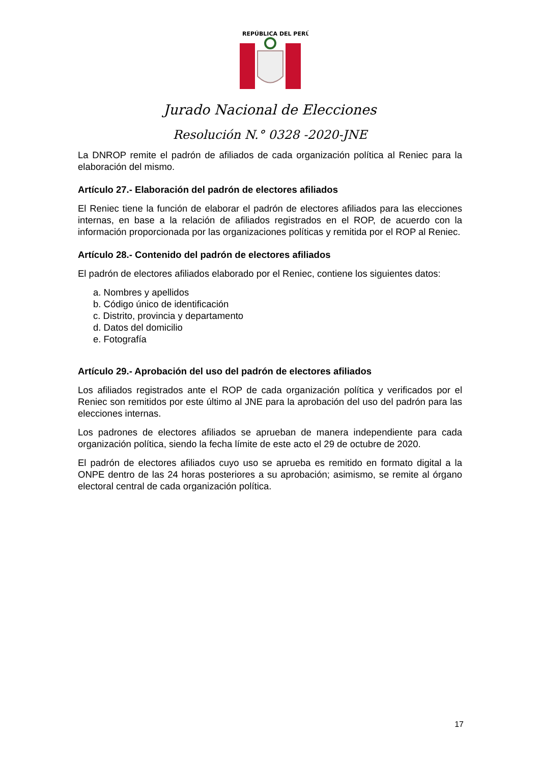REPÚBLICA DEL PERÚ
Jurado Nacional de Elecciones
Resolución N.° 0328 -2020-JNE
La DNROP remite el padrón de afiliados de cada organización política al Reniec para la elaboración del mismo.
Artículo 27.- Elaboración del padrón de electores afiliados
El Reniec tiene la función de elaborar el padrón de electores afiliados para las elecciones internas, en base a la relación de afiliados registrados en el ROP, de acuerdo con la información proporcionada por las organizaciones políticas y remitida por el ROP al Reniec.
Artículo 28.- Contenido del padrón de electores afiliados
El padrón de electores afiliados elaborado por el Reniec, contiene los siguientes datos:
a. Nombres y apellidos
b. Código único de identificación
c. Distrito, provincia y departamento
d. Datos del domicilio
e. Fotografía
Artículo 29.- Aprobación del uso del padrón de electores afiliados
Los afiliados registrados ante el ROP de cada organización política y verificados por el Reniec son remitidos por este último al JNE para la aprobación del uso del padrón para las elecciones internas.
Los padrones de electores afiliados se aprueban de manera independiente para cada organización política, siendo la fecha límite de este acto el 29 de octubre de 2020.
El padrón de electores afiliados cuyo uso se aprueba es remitido en formato digital a la ONPE dentro de las 24 horas posteriores a su aprobación; asimismo, se remite al órgano electoral central de cada organización política.
17